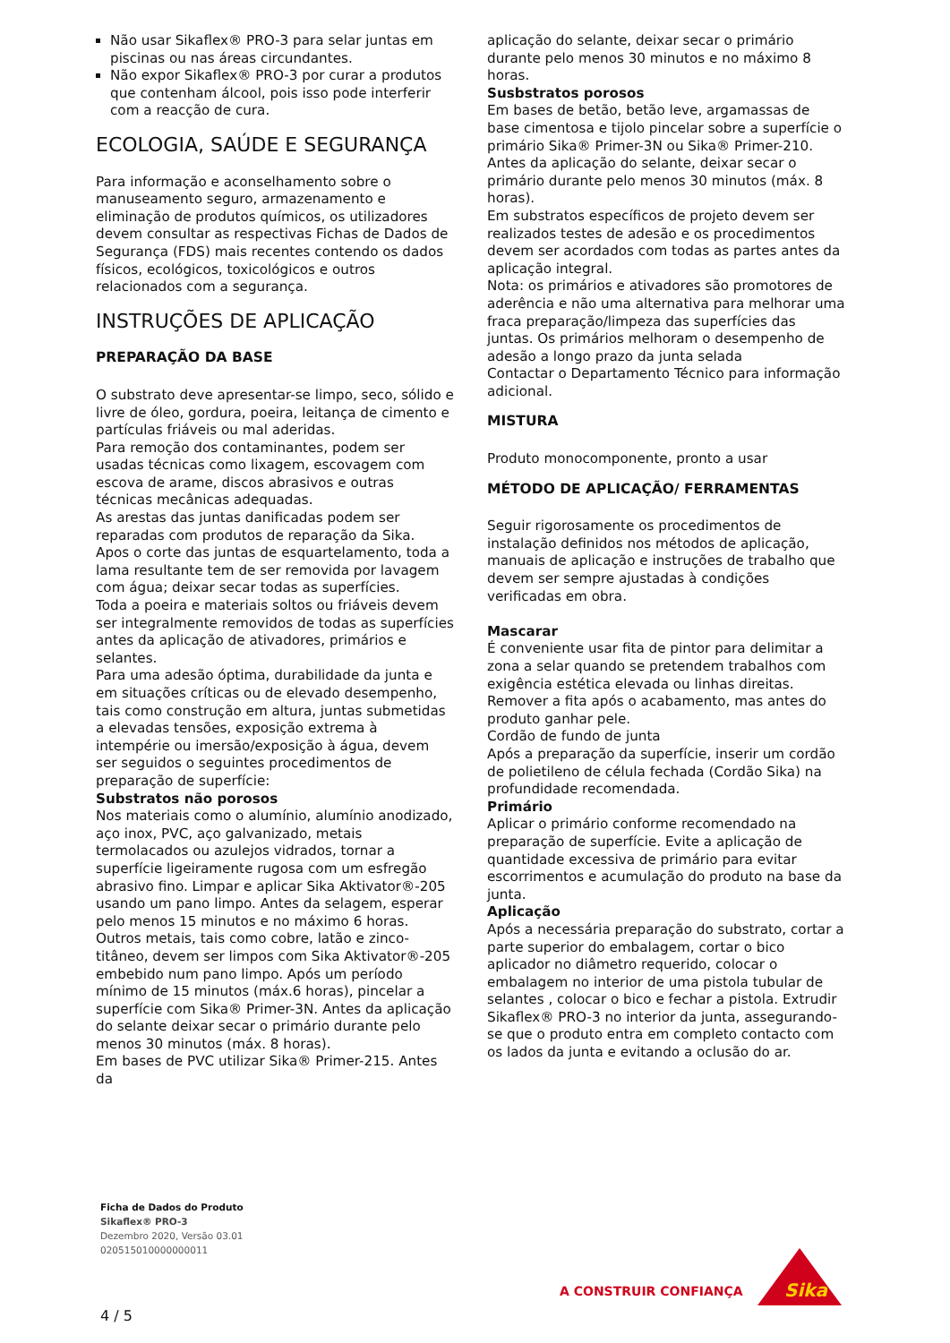Não usar Sikaflex® PRO-3 para selar juntas em piscinas ou nas áreas circundantes.
Não expor Sikaflex® PRO-3 por curar a produtos que contenham álcool, pois isso pode interferir com a reacção de cura.
ECOLOGIA, SAÚDE E SEGURANÇA
Para informação e aconselhamento sobre o manuseamento seguro, armazenamento e eliminação de produtos químicos, os utilizadores devem consultar as respectivas Fichas de Dados de Segurança (FDS) mais recentes contendo os dados físicos, ecológicos, toxicológicos e outros relacionados com a segurança.
INSTRUÇÕES DE APLICAÇÃO
PREPARAÇÃO DA BASE
O substrato deve apresentar-se limpo, seco, sólido e livre de óleo, gordura, poeira, leitança de cimento e partículas friáveis ou mal aderidas.
Para remoção dos contaminantes, podem ser usadas técnicas como lixagem, escovagem com escova de arame, discos abrasivos e outras técnicas mecânicas adequadas.
As arestas das juntas danificadas podem ser reparadas com produtos de reparação da Sika.
Apos o corte das juntas de esquartelamento, toda a lama resultante tem de ser removida por lavagem com água; deixar secar todas as superfícies.
Toda a poeira e materiais soltos ou friáveis devem ser integralmente removidos de todas as superfícies antes da aplicação de ativadores, primários e selantes.
Para uma adesão óptima, durabilidade da junta e em situações críticas ou de elevado desempenho, tais como construção em altura, juntas submetidas a elevadas tensões, exposição extrema à intempérie ou imersão/exposição à água, devem ser seguidos o seguintes procedimentos de preparação de superfície:
Substratos não porosos
Nos materiais como o alumínio, alumínio anodizado, aço inox, PVC, aço galvanizado, metais termolacados ou azulejos vidrados, tornar a superfície ligeiramente rugosa com um esfregão abrasivo fino. Limpar e aplicar Sika Aktivator®-205 usando um pano limpo. Antes da selagem, esperar pelo menos 15 minutos e no máximo 6 horas.
Outros metais, tais como cobre, latão e zinco-titâneo, devem ser limpos com Sika Aktivator®-205 embebido num pano limpo. Após um período mínimo de 15 minutos (máx.6 horas), pincelar a superfície com Sika® Primer-3N. Antes da aplicação do selante deixar secar o primário durante pelo menos 30 minutos (máx. 8 horas).
Em bases de PVC utilizar Sika® Primer-215. Antes da
aplicação do selante, deixar secar o primário durante pelo menos 30 minutos e no máximo 8 horas.
Susbstratos porosos
Em bases de betão, betão leve, argamassas de base cimentosa e tijolo pincelar sobre a superfície o primário Sika® Primer-3N ou Sika® Primer-210. Antes da aplicação do selante, deixar secar o primário durante pelo menos 30 minutos (máx. 8 horas).
Em substratos específicos de projeto devem ser realizados testes de adesão e os procedimentos devem ser acordados com todas as partes antes da aplicação integral.
Nota: os primários e ativadores são promotores de aderência e não uma alternativa para melhorar uma fraca preparação/limpeza das superfícies das juntas. Os primários melhoram o desempenho de adesão a longo prazo da junta selada
Contactar o Departamento Técnico para informação adicional.
MISTURA
Produto monocomponente, pronto a usar
MÉTODO DE APLICAÇÃO/ FERRAMENTAS
Seguir rigorosamente os procedimentos de instalação definidos nos métodos de aplicação, manuais de aplicação e instruções de trabalho que devem ser sempre ajustadas à condições verificadas em obra.
Mascarar
É conveniente usar fita de pintor para delimitar a zona a selar quando se pretendem trabalhos com exigência estética elevada ou linhas direitas. Remover a fita após o acabamento, mas antes do produto ganhar pele.
Cordão de fundo de junta
Após a preparação da superfície, inserir um cordão de polietileno de célula fechada (Cordão Sika) na profundidade recomendada.
Primário
Aplicar o primário conforme recomendado na preparação de superfície. Evite a aplicação de quantidade excessiva de primário para evitar escorrimentos e acumulação do produto na base da junta.
Aplicação
Após a necessária preparação do substrato, cortar a parte superior do embalagem, cortar o bico aplicador no diâmetro requerido, colocar o embalagem no interior de uma pistola tubular de selantes , colocar o bico e fechar a pistola. Extrudir Sikaflex® PRO-3 no interior da junta, assegurando-se que o produto entra em completo contacto com os lados da junta e evitando a oclusão do ar.
Ficha de Dados do Produto
Sikaflex® PRO-3
Dezembro 2020, Versão 03.01
020515010000000011
4 / 5
A CONSTRUIR CONFIANÇA
Sika